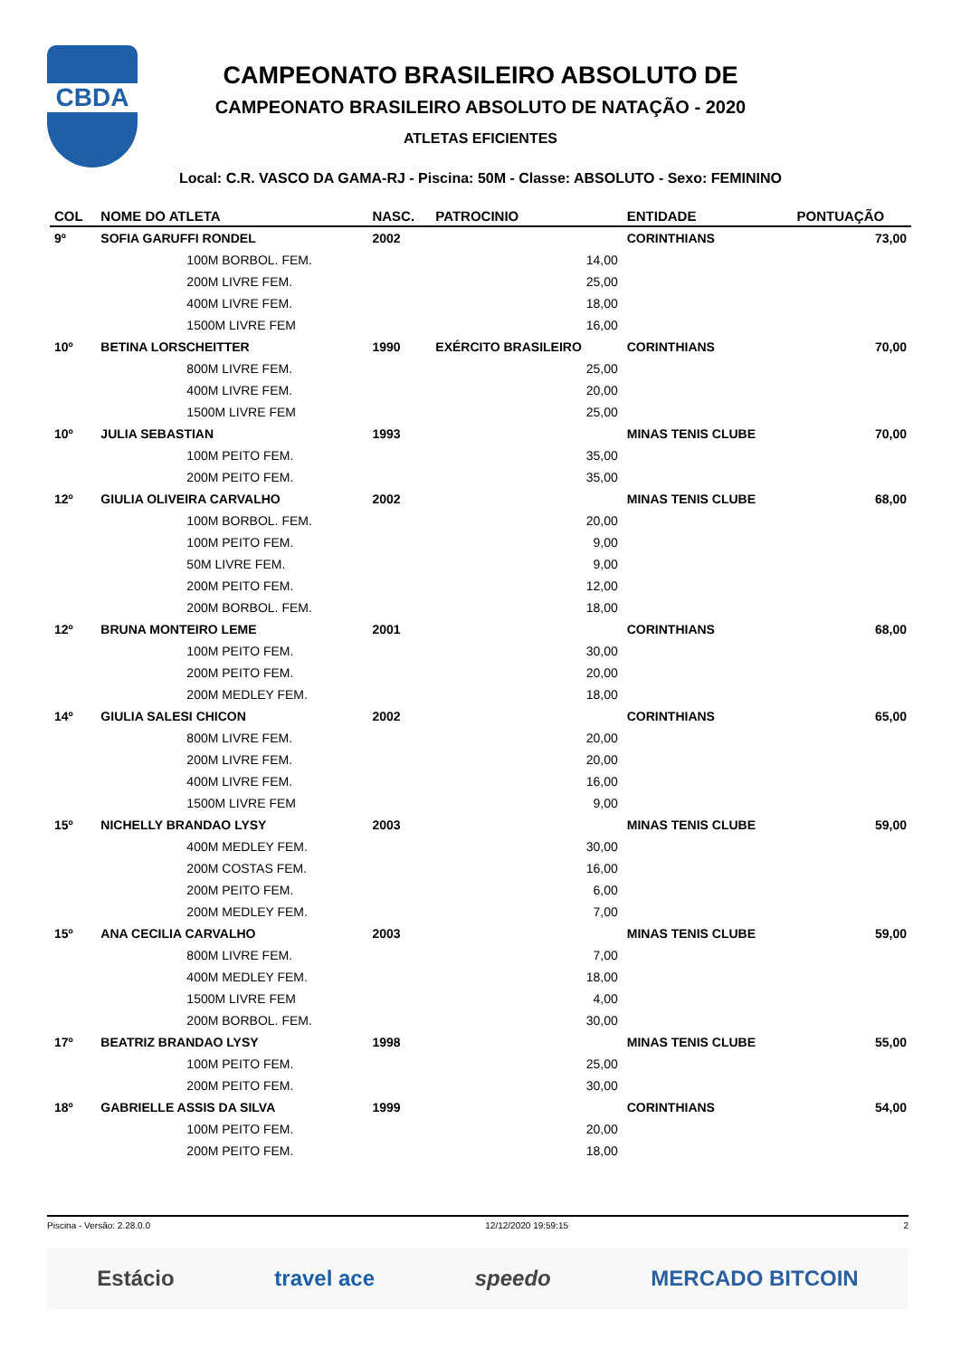CBDA
CAMPEONATO BRASILEIRO ABSOLUTO DE
CAMPEONATO BRASILEIRO ABSOLUTO DE NATAÇÃO - 2020
ATLETAS EFICIENTES
Local: C.R. VASCO DA GAMA-RJ - Piscina: 50M - Classe: ABSOLUTO - Sexo: FEMININO
| COL | NOME DO ATLETA | NASC. | PATROCINIO | ENTIDADE | PONTUAÇÃO |
| --- | --- | --- | --- | --- | --- |
| 9º | SOFIA GARUFFI RONDEL | 2002 | | CORINTHIANS | 73,00 |
| | 100M BORBOL. FEM. | | 14,00 | | |
| | 200M LIVRE FEM. | | 25,00 | | |
| | 400M LIVRE FEM. | | 18,00 | | |
| | 1500M LIVRE FEM | | 16,00 | | |
| 10º | BETINA LORSCHEITTER | 1990 | EXÉRCITO BRASILEIRO | CORINTHIANS | 70,00 |
| | 800M LIVRE FEM. | | 25,00 | | |
| | 400M LIVRE FEM. | | 20,00 | | |
| | 1500M LIVRE FEM | | 25,00 | | |
| 10º | JULIA SEBASTIAN | 1993 | | MINAS TENIS CLUBE | 70,00 |
| | 100M PEITO FEM. | | 35,00 | | |
| | 200M PEITO FEM. | | 35,00 | | |
| 12º | GIULIA OLIVEIRA CARVALHO | 2002 | | MINAS TENIS CLUBE | 68,00 |
| | 100M BORBOL. FEM. | | 20,00 | | |
| | 100M PEITO FEM. | | 9,00 | | |
| | 50M LIVRE FEM. | | 9,00 | | |
| | 200M PEITO FEM. | | 12,00 | | |
| | 200M BORBOL. FEM. | | 18,00 | | |
| 12º | BRUNA MONTEIRO LEME | 2001 | | CORINTHIANS | 68,00 |
| | 100M PEITO FEM. | | 30,00 | | |
| | 200M PEITO FEM. | | 20,00 | | |
| | 200M MEDLEY FEM. | | 18,00 | | |
| 14º | GIULIA SALESI CHICON | 2002 | | CORINTHIANS | 65,00 |
| | 800M LIVRE FEM. | | 20,00 | | |
| | 200M LIVRE FEM. | | 20,00 | | |
| | 400M LIVRE FEM. | | 16,00 | | |
| | 1500M LIVRE FEM | | 9,00 | | |
| 15º | NICHELLY BRANDAO LYSY | 2003 | | MINAS TENIS CLUBE | 59,00 |
| | 400M MEDLEY FEM. | | 30,00 | | |
| | 200M COSTAS FEM. | | 16,00 | | |
| | 200M PEITO FEM. | | 6,00 | | |
| | 200M MEDLEY FEM. | | 7,00 | | |
| 15º | ANA CECILIA CARVALHO | 2003 | | MINAS TENIS CLUBE | 59,00 |
| | 800M LIVRE FEM. | | 7,00 | | |
| | 400M MEDLEY FEM. | | 18,00 | | |
| | 1500M LIVRE FEM | | 4,00 | | |
| | 200M BORBOL. FEM. | | 30,00 | | |
| 17º | BEATRIZ BRANDAO LYSY | 1998 | | MINAS TENIS CLUBE | 55,00 |
| | 100M PEITO FEM. | | 25,00 | | |
| | 200M PEITO FEM. | | 30,00 | | |
| 18º | GABRIELLE ASSIS DA SILVA | 1999 | | CORINTHIANS | 54,00 |
| | 100M PEITO FEM. | | 20,00 | | |
| | 200M PEITO FEM. | | 18,00 | | |
Piscina - Versão: 2.28.0.0 12/12/2020 19:59:15 2
Estácio travel ace speedo MERCADO BITCOIN